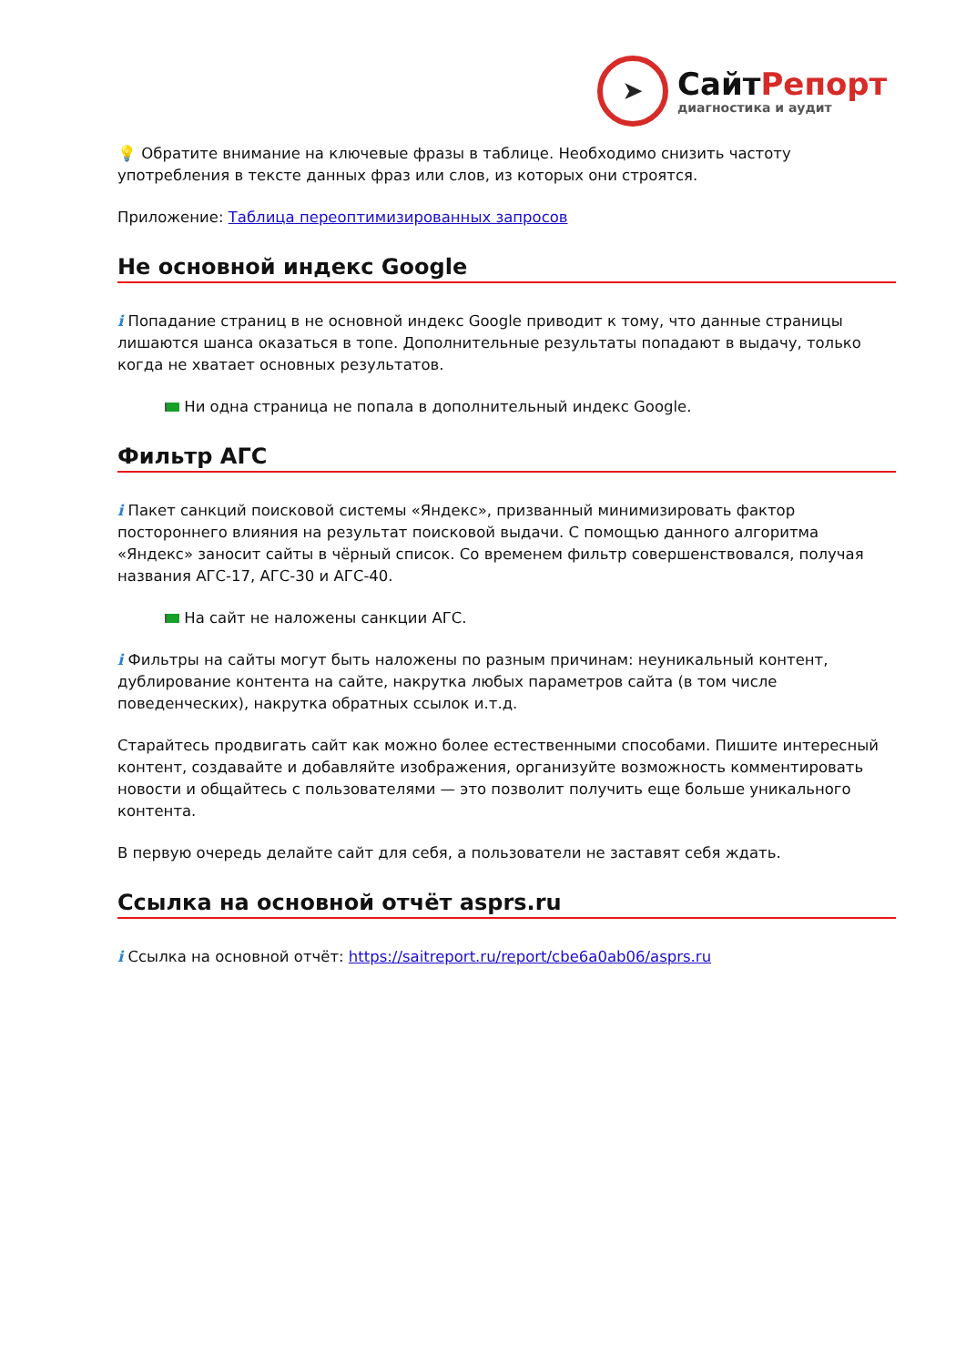➤
СайтРепорт
диагностика и аудит
💡 Обратите внимание на ключевые фразы в таблице. Необходимо снизить частоту употребления в тексте данных фраз или слов, из которых они строятся.
Приложение: Таблица переоптимизированных запросов
Не основной индекс Google
i Попадание страниц в не основной индекс Google приводит к тому, что данные страницы лишаются шанса оказаться в топе. Дополнительные результаты попадают в выдачу, только когда не хватает основных результатов.
Ни одна страница не попала в дополнительный индекс Google.
Фильтр АГС
i Пакет санкций поисковой системы «Яндекс», призванный минимизировать фактор постороннего влияния на результат поисковой выдачи. С помощью данного алгоритма «Яндекс» заносит сайты в чёрный список. Со временем фильтр совершенствовался, получая названия АГС-17, АГС-30 и АГС-40.
На сайт не наложены санкции АГС.
i Фильтры на сайты могут быть наложены по разным причинам: неуникальный контент, дублирование контента на сайте, накрутка любых параметров сайта (в том числе поведенческих), накрутка обратных ссылок и.т.д.
Старайтесь продвигать сайт как можно более естественными способами. Пишите интересный контент, создавайте и добавляйте изображения, организуйте возможность комментировать новости и общайтесь с пользователями — это позволит получить еще больше уникального контента.
В первую очередь делайте сайт для себя, а пользователи не заставят себя ждать.
Ссылка на основной отчёт asprs.ru
i Ссылка на основной отчёт: https://saitreport.ru/report/cbe6a0ab06/asprs.ru